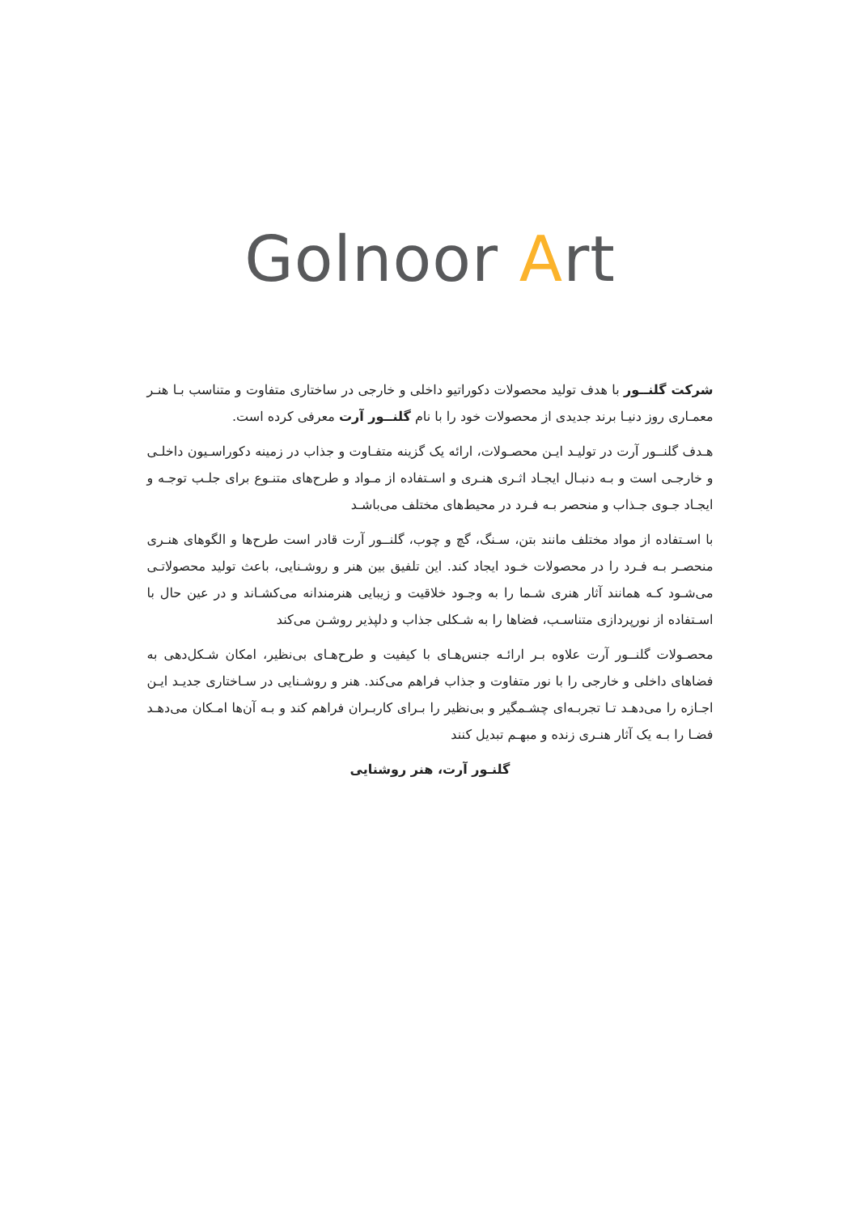Golnoor Art
شرکت گلنــور با هدف تولید محصولات دکوراتیو داخلی و خارجی در ساختاری متفاوت و متناسب بـا هنـر معمـاری روز دنیـا برند جدیدی از محصولات خود را با نام گلنــور آرت معرفی کرده است.
هـدف گلنــور آرت در تولیـد ایـن محصـولات، ارائه یک گزینه متفـاوت و جذاب در زمینه دکوراسـیون داخلـی و خارجـی است و بـه دنبـال ایجـاد اثـری هنـری و اسـتفاده از مـواد و طرح‌های متنـوع برای جلـب توجـه و ایجـاد جـوی جـذاب و منحصر بـه فـرد در محیط‌های مختلف می‌باشـد
با اسـتفاده از مواد مختلف مانند بتن، سـنگ، گچ و چوب، گلنــور آرت قادر است طرح‌ها و الگوهای هنـری منحصـر بـه فـرد را در محصولات خـود ایجاد کند. این تلفیق بین هنر و روشـنایی، باعث تولید محصولاتـی می‌شـود کـه همانند آثار هنری شـما را به وجـود خلاقیت و زیبایی هنرمندانه می‌کشـاند و در عین حال با اسـتفاده از نورپردازی متناسـب، فضاها را به شـکلی جذاب و دلپذیر روشـن می‌کند
محصـولات گلنــور آرت علاوه بـر ارائـه جنس‌هـای با کیفیت و طرح‌هـای بی‌نظیر، امکان شـکل‌دهی به فضاهای داخلی و خارجی را با نور متفاوت و جذاب فراهم می‌کند. هنر و روشـنایی در سـاختاری جدیـد ایـن اجـازه را می‌دهـد تـا تجربـه‌ای چشـمگیر و بی‌نظیر را بـرای کاربـران فراهم کند و بـه آن‌ها امـکان می‌دهـد فضـا را بـه یک آثار هنـری زنده و مبهـم تبدیل کنند
گلنـور آرت، هنر روشنایی